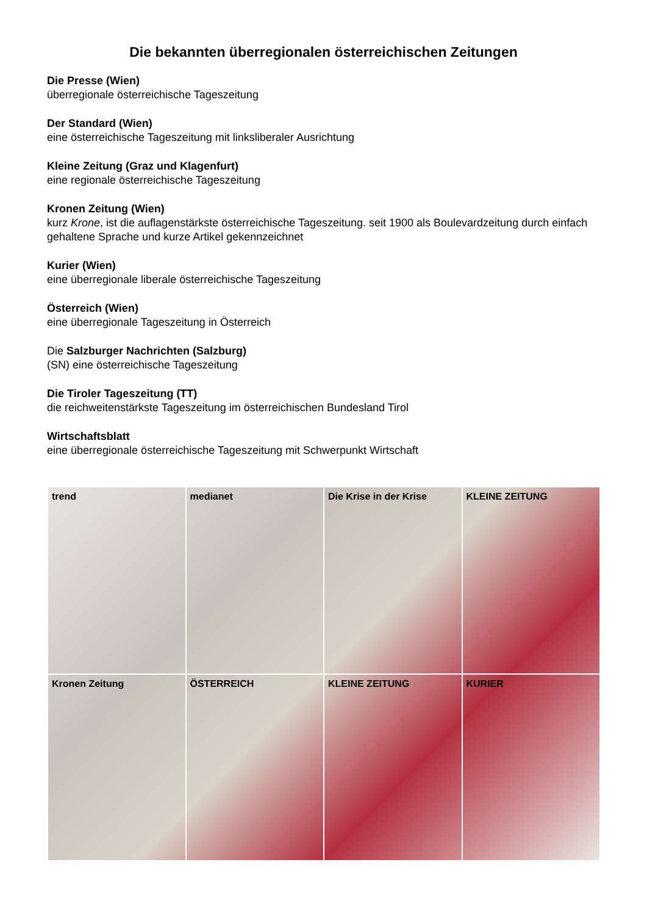Die bekannten überregionalen österreichischen Zeitungen
Die Presse (Wien)
überregionale österreichische Tageszeitung
Der Standard (Wien)
eine österreichische Tageszeitung mit linksliberaler Ausrichtung
Kleine Zeitung (Graz und Klagenfurt)
eine regionale österreichische Tageszeitung
Kronen Zeitung (Wien)
kurz Krone, ist die auflagenstärkste österreichische Tageszeitung. seit 1900 als Boulevardzeitung durch einfach gehaltene Sprache und kurze Artikel gekennzeichnet
Kurier (Wien)
eine überregionale liberale österreichische Tageszeitung
Österreich (Wien)
eine überregionale Tageszeitung in Österreich
Die Salzburger Nachrichten (Salzburg)
(SN) eine österreichische Tageszeitung
Die Tiroler Tageszeitung (TT)
die reichweitenstärkste Tageszeitung im österreichischen Bundesland Tirol
Wirtschaftsblatt
eine überregionale österreichische Tageszeitung mit Schwerpunkt Wirtschaft
trend
medianet
Die Krise in der Krise
KLEINE ZEITUNG
Kronen Zeitung
ÖSTERREICH
KLEINE ZEITUNG
KURIER